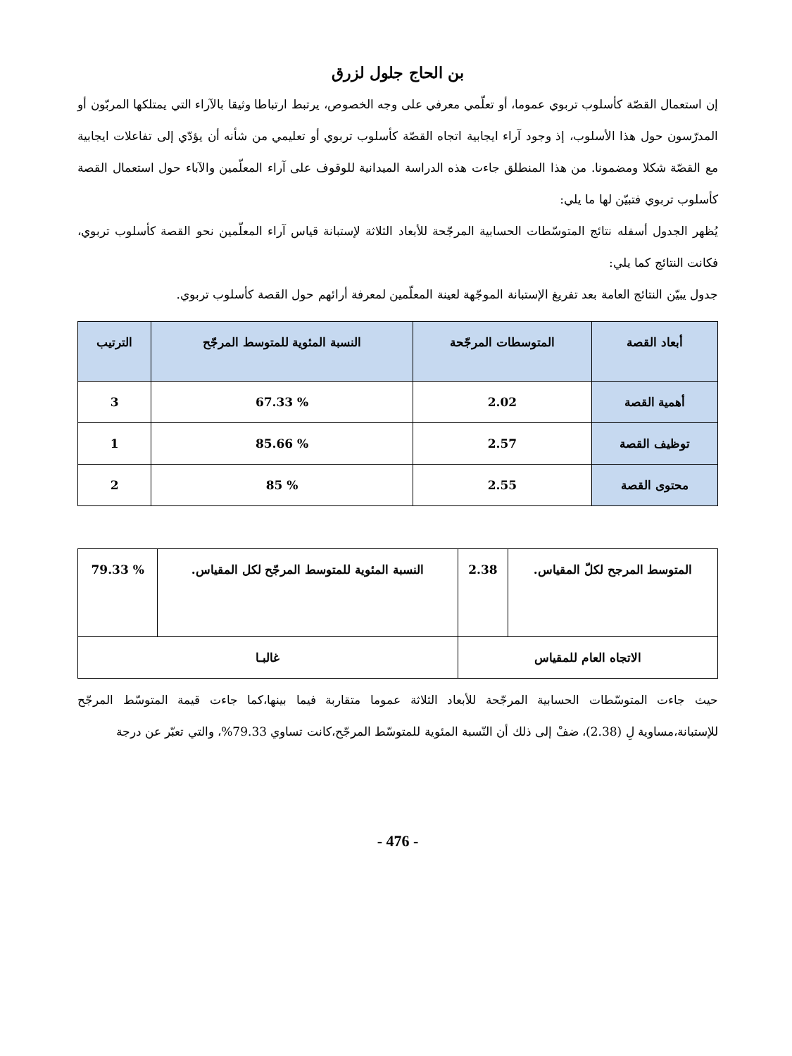بن الحاج جلول لزرق
إن استعمال القصّة كأسلوب تربوي عموما، أو تعلّمي معرفي على وجه الخصوص، يرتبط ارتباطا وثيقا بالآراء التي يمتلكها المربّون أو المدرّسون حول هذا الأسلوب، إذ وجود آراء ايجابية اتجاه القصّة كأسلوب تربوي أو تعليمي من شأنه أن يؤدّي إلى تفاعلات ايجابية مع القصّة شكلا ومضمونا. من هذا المنطلق جاءت هذه الدراسة الميدانية للوقوف على آراء المعلّمين والآباء حول استعمال القصة كأسلوب تربوي فتبيّن لها ما يلي:
يُظهر الجدول أسفله نتائج المتوسّطات الحسابية المرجّحة للأبعاد الثلاثة لإستبانة قياس آراء المعلّمين نحو القصة كأسلوب تربوي، فكانت النتائج كما يلي:
جدول يبيّن النتائج العامة بعد تفريغ الإستبانة الموجّهة لعينة المعلّمين لمعرفة أرائهم حول القصة كأسلوب تربوي.
| أبعاد القصة | المتوسطات المرجّحة | النسبة المئوية للمتوسط المرجّح | الترتيب |
| --- | --- | --- | --- |
| أهمية القصة | 2.02 | % 67.33 | 3 |
| توظيف القصة | 2.57 | % 85.66 | 1 |
| محتوى القصة | 2.55 | % 85 | 2 |
| المتوسط المرجح لكلّ المقياس. | 2.38 | النسبة المئوية للمتوسط المرجّح لكل المقياس. | % 79.33 |
| الاتجاه العام للمقياس | | غالبـا | |
حيث جاءت المتوسّطات الحسابية المرجّحة للأبعاد الثلاثة عموما متقاربة فيما بينها،كما جاءت قيمة المتوسّط المرجّح للإستبانة،مساوية لِ (2.38)، ضفْ إلى ذلك أن النّسبة المئوية للمتوسّط المرجّح،كانت تساوي 79.33%، والتي تعبّر عن درجة
- 476 -